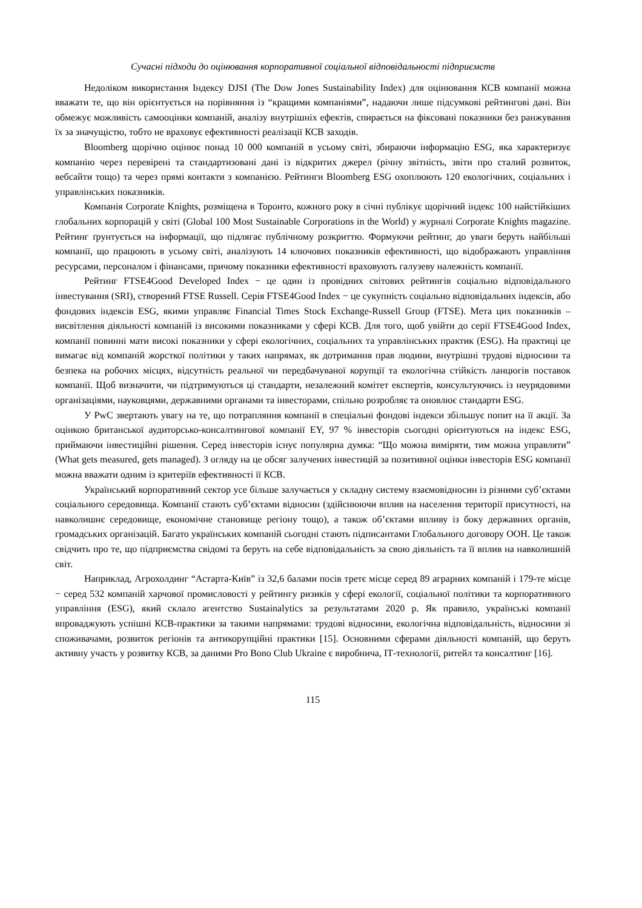Сучасні підходи до оцінювання корпоративної соціальної відповідальності підприємств
Недоліком використання Індексу DJSI (The Dow Jones Sustainability Index) для оцінювання КСВ компанії можна вважати те, що він орієнтується на порівняння із “кращими компаніями”, надаючи лише підсумкові рейтингові дані. Він обмежує можливість самооцінки компаній, аналізу внутрішніх ефектів, спирається на фіксовані показники без ранжування їх за значущістю, тобто не враховує ефективності реалізації КСВ заходів.
Bloomberg щорічно оцінює понад 10 000 компаній в усьому світі, збираючи інформацію ESG, яка характеризує компанію через перевірені та стандартизовані дані із відкритих джерел (річну звітність, звіти про сталий розвиток, вебсайти тощо) та через прямі контакти з компанією. Рейтинги Bloomberg ESG охоплюють 120 екологічних, соціальних і управлінських показників.
Компанія Corporate Knights, розміщена в Торонто, кожного року в січні публікує щорічний індекс 100 найстійкіших глобальних корпорацій у світі (Global 100 Most Sustainable Corporations in the World) у журналі Corporate Knights magazine. Рейтинг ґрунтується на інформації, що підлягає публічному розкриттю. Формуючи рейтинг, до уваги беруть найбільші компанії, що працюють в усьому світі, аналізують 14 ключових показників ефективності, що відображають управління ресурсами, персоналом і фінансами, причому показники ефективності враховують галузеву належність компанії.
Рейтинг FTSE4Good Developed Index − це один із провідних світових рейтингів соціально відповідального інвестування (SRI), створений FTSE Russell. Серія FTSE4Good Index − це сукупність соціально відповідальних індексів, або фондових індексів ESG, якими управляє Financial Times Stock Exchange-Russell Group (FTSE). Мета цих показників – висвітлення діяльності компаній із високими показниками у сфері КСВ. Для того, щоб увійти до серії FTSE4Good Index, компанії повинні мати високі показники у сфері екологічних, соціальних та управлінських практик (ESG). На практиці це вимагає від компаній жорсткої політики у таких напрямах, як дотримання прав людини, внутрішні трудові відносини та безпека на робочих місцях, відсутність реальної чи передбачуваної корупції та екологічна стійкість ланцюгів поставок компанії. Щоб визначити, чи підтримуються ці стандарти, незалежний комітет експертів, консультуючись із неурядовими організаціями, науковцями, державними органами та інвесторами, спільно розробляє та оновлює стандарти ESG.
У PwC звертають увагу на те, що потрапляння компанії в спеціальні фондові індекси збільшує попит на її акції. За оцінкою британської аудиторсько-консалтингової компанії EY, 97 % інвесторів сьогодні орієнтуються на індекс ESG, приймаючи інвестиційні рішення. Серед інвесторів існує популярна думка: “Що можна виміряти, тим можна управляти” (What gets measured, gets managed). З огляду на це обсяг залучених інвестицій за позитивної оцінки інвесторів ESG компанії можна вважати одним із критеріїв ефективності її КСВ.
Український корпоративний сектор усе більше залучається у складну систему взаємовідносин із різними суб’єктами соціального середовища. Компанії стають суб’єктами відносин (здійснюючи вплив на населення території присутності, на навколишнє середовище, економічне становище регіону тощо), а також об’єктами впливу із боку державних органів, громадських організацій. Багато українських компаній сьогодні стають підписантами Глобального договору ООН. Це також свідчить про те, що підприємства свідомі та беруть на себе відповідальність за свою діяльність та її вплив на навколишній світ.
Наприклад, Агрохолдинг “Астарта-Київ” із 32,6 балами посів третє місце серед 89 аграрних компаній і 179-те місце − серед 532 компаній харчової промисловості у рейтингу ризиків у сфері екології, соціальної політики та корпоративного управління (ESG), який склало агентство Sustainalytics за результатами 2020 р. Як правило, українські компанії впроваджують успішні КСВ-практики за такими напрямами: трудові відносини, екологічна відповідальність, відносини зі споживачами, розвиток регіонів та антикорупційні практики [15]. Основними сферами діяльності компаній, що беруть активну участь у розвитку КСВ, за даними Pro Bono Club Ukraine є виробнича, ІТ-технології, ритейл та консалтинг [16].
115